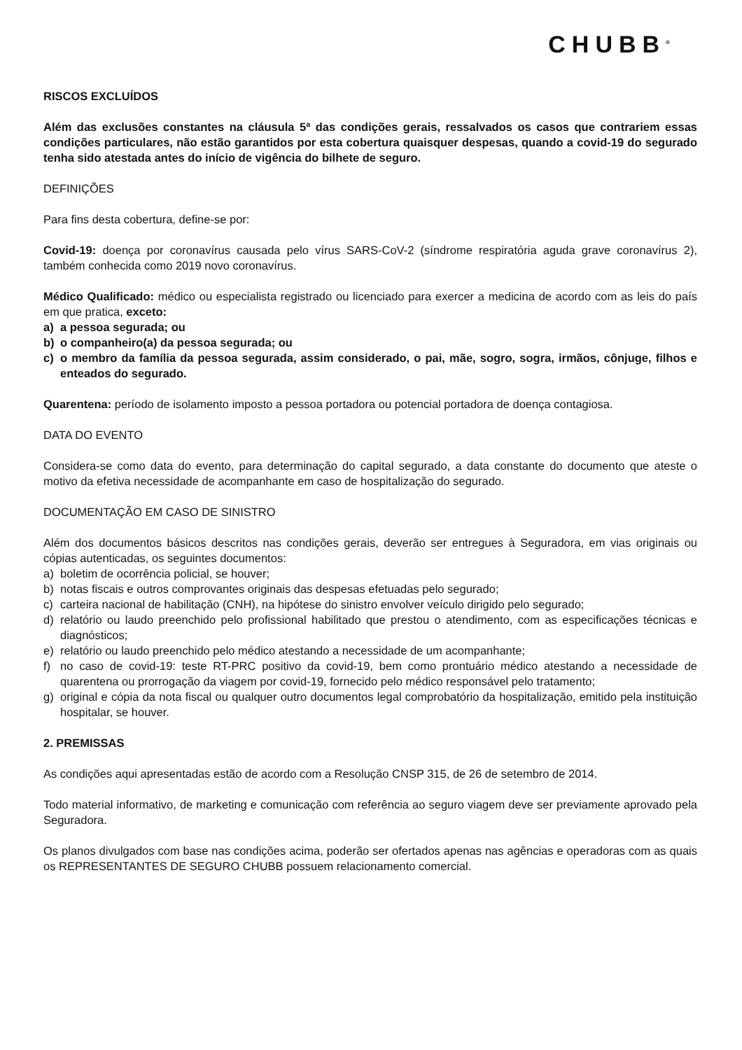CHUBB<sup>®</sup>
RISCOS EXCLUÍDOS
Além das exclusões constantes na cláusula 5ª das condições gerais, ressalvados os casos que contrariem essas condições particulares, não estão garantidos por esta cobertura quaisquer despesas, quando a covid-19 do segurado tenha sido atestada antes do início de vigência do bilhete de seguro.
DEFINIÇÕES
Para fins desta cobertura, define-se por:
Covid-19: doença por coronavírus causada pelo vírus SARS-CoV-2 (síndrome respiratória aguda grave coronavírus 2), também conhecida como 2019 novo coronavírus.
Médico Qualificado: médico ou especialista registrado ou licenciado para exercer a medicina de acordo com as leis do país em que pratica, exceto:
a) a pessoa segurada; ou
b) o companheiro(a) da pessoa segurada; ou
c) o membro da família da pessoa segurada, assim considerado, o pai, mãe, sogro, sogra, irmãos, cônjuge, filhos e enteados do segurado.
Quarentena: período de isolamento imposto a pessoa portadora ou potencial portadora de doença contagiosa.
DATA DO EVENTO
Considera-se como data do evento, para determinação do capital segurado, a data constante do documento que ateste o motivo da efetiva necessidade de acompanhante em caso de hospitalização do segurado.
DOCUMENTAÇÃO EM CASO DE SINISTRO
Além dos documentos básicos descritos nas condições gerais, deverão ser entregues à Seguradora, em vias originais ou cópias autenticadas, os seguintes documentos:
a) boletim de ocorrência policial, se houver;
b) notas fiscais e outros comprovantes originais das despesas efetuadas pelo segurado;
c) carteira nacional de habilitação (CNH), na hipótese do sinistro envolver veículo dirigido pelo segurado;
d) relatório ou laudo preenchido pelo profissional habilitado que prestou o atendimento, com as especificações técnicas e diagnósticos;
e) relatório ou laudo preenchido pelo médico atestando a necessidade de um acompanhante;
f) no caso de covid-19: teste RT-PRC positivo da covid-19, bem como prontuário médico atestando a necessidade de quarentena ou prorrogação da viagem por covid-19, fornecido pelo médico responsável pelo tratamento;
g) original e cópia da nota fiscal ou qualquer outro documentos legal comprobatório da hospitalização, emitido pela instituição hospitalar, se houver.
2. PREMISSAS
As condições aqui apresentadas estão de acordo com a Resolução CNSP 315, de 26 de setembro de 2014.
Todo material informativo, de marketing e comunicação com referência ao seguro viagem deve ser previamente aprovado pela Seguradora.
Os planos divulgados com base nas condições acima, poderão ser ofertados apenas nas agências e operadoras com as quais os REPRESENTANTES DE SEGURO CHUBB possuem relacionamento comercial.